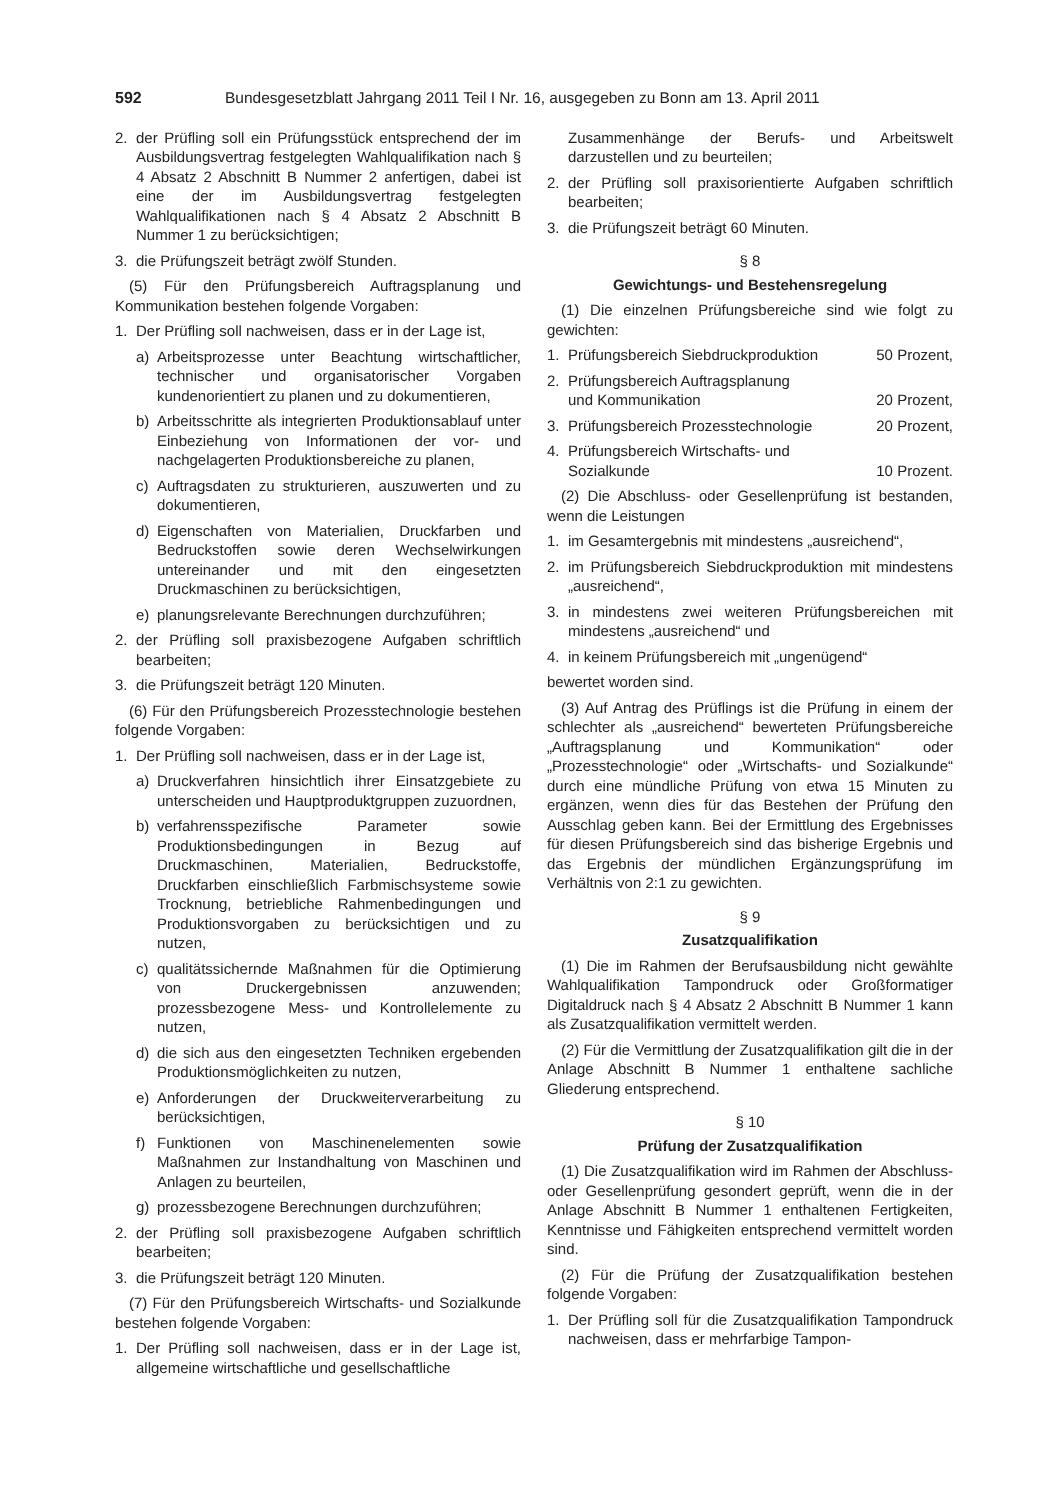592 Bundesgesetzblatt Jahrgang 2011 Teil I Nr. 16, ausgegeben zu Bonn am 13. April 2011
2. der Prüfling soll ein Prüfungsstück entsprechend der im Ausbildungsvertrag festgelegten Wahlqualifikation nach § 4 Absatz 2 Abschnitt B Nummer 2 anfertigen, dabei ist eine der im Ausbildungsvertrag festgelegten Wahlqualifikationen nach § 4 Absatz 2 Abschnitt B Nummer 1 zu berücksichtigen;
3. die Prüfungszeit beträgt zwölf Stunden.
(5) Für den Prüfungsbereich Auftragsplanung und Kommunikation bestehen folgende Vorgaben:
1. Der Prüfling soll nachweisen, dass er in der Lage ist,
a) Arbeitsprozesse unter Beachtung wirtschaftlicher, technischer und organisatorischer Vorgaben kundenorientiert zu planen und zu dokumentieren,
b) Arbeitsschritte als integrierten Produktionsablauf unter Einbeziehung von Informationen der vor- und nachgelagerten Produktionsbereiche zu planen,
c) Auftragsdaten zu strukturieren, auszuwerten und zu dokumentieren,
d) Eigenschaften von Materialien, Druckfarben und Bedruckstoffen sowie deren Wechselwirkungen untereinander und mit den eingesetzten Druckmaschinen zu berücksichtigen,
e) planungsrelevante Berechnungen durchzuführen;
2. der Prüfling soll praxisbezogene Aufgaben schriftlich bearbeiten;
3. die Prüfungszeit beträgt 120 Minuten.
(6) Für den Prüfungsbereich Prozesstechnologie bestehen folgende Vorgaben:
1. Der Prüfling soll nachweisen, dass er in der Lage ist,
a) Druckverfahren hinsichtlich ihrer Einsatzgebiete zu unterscheiden und Hauptproduktgruppen zuzuordnen,
b) verfahrensspezifische Parameter sowie Produktionsbedingungen in Bezug auf Druckmaschinen, Materialien, Bedruckstoffe, Druckfarben einschließlich Farbmischsysteme sowie Trocknung, betriebliche Rahmenbedingungen und Produktionsvorgaben zu berücksichtigen und zu nutzen,
c) qualitätssichernde Maßnahmen für die Optimierung von Druckergebnissen anzuwenden; prozessbezogene Mess- und Kontrollelemente zu nutzen,
d) die sich aus den eingesetzten Techniken ergebenden Produktionsmöglichkeiten zu nutzen,
e) Anforderungen der Druckweiterverarbeitung zu berücksichtigen,
f) Funktionen von Maschinenelementen sowie Maßnahmen zur Instandhaltung von Maschinen und Anlagen zu beurteilen,
g) prozessbezogene Berechnungen durchzuführen;
2. der Prüfling soll praxisbezogene Aufgaben schriftlich bearbeiten;
3. die Prüfungszeit beträgt 120 Minuten.
(7) Für den Prüfungsbereich Wirtschafts- und Sozialkunde bestehen folgende Vorgaben:
1. Der Prüfling soll nachweisen, dass er in der Lage ist, allgemeine wirtschaftliche und gesellschaftliche
Zusammenhänge der Berufs- und Arbeitswelt darzustellen und zu beurteilen;
2. der Prüfling soll praxisorientierte Aufgaben schriftlich bearbeiten;
3. die Prüfungszeit beträgt 60 Minuten.
§ 8
Gewichtungs- und Bestehensregelung
(1) Die einzelnen Prüfungsbereiche sind wie folgt zu gewichten:
1. Prüfungsbereich Siebdruckproduktion 50 Prozent,
2. Prüfungsbereich Auftragsplanung
und Kommunikation 20 Prozent,
3. Prüfungsbereich Prozesstechnologie 20 Prozent,
4. Prüfungsbereich Wirtschafts- und
Sozialkunde 10 Prozent.
(2) Die Abschluss- oder Gesellenprüfung ist bestanden, wenn die Leistungen
1. im Gesamtergebnis mit mindestens „ausreichend“,
2. im Prüfungsbereich Siebdruckproduktion mit mindestens „ausreichend“,
3. in mindestens zwei weiteren Prüfungsbereichen mit mindestens „ausreichend“ und
4. in keinem Prüfungsbereich mit „ungenügend“
bewertet worden sind.
(3) Auf Antrag des Prüflings ist die Prüfung in einem der schlechter als „ausreichend“ bewerteten Prüfungsbereiche „Auftragsplanung und Kommunikation“ oder „Prozesstechnologie“ oder „Wirtschafts- und Sozialkunde“ durch eine mündliche Prüfung von etwa 15 Minuten zu ergänzen, wenn dies für das Bestehen der Prüfung den Ausschlag geben kann. Bei der Ermittlung des Ergebnisses für diesen Prüfungsbereich sind das bisherige Ergebnis und das Ergebnis der mündlichen Ergänzungsprüfung im Verhältnis von 2:1 zu gewichten.
§ 9
Zusatzqualifikation
(1) Die im Rahmen der Berufsausbildung nicht gewählte Wahlqualifikation Tampondruck oder Großformatiger Digitaldruck nach § 4 Absatz 2 Abschnitt B Nummer 1 kann als Zusatzqualifikation vermittelt werden.
(2) Für die Vermittlung der Zusatzqualifikation gilt die in der Anlage Abschnitt B Nummer 1 enthaltene sachliche Gliederung entsprechend.
§ 10
Prüfung der Zusatzqualifikation
(1) Die Zusatzqualifikation wird im Rahmen der Abschluss- oder Gesellenprüfung gesondert geprüft, wenn die in der Anlage Abschnitt B Nummer 1 enthaltenen Fertigkeiten, Kenntnisse und Fähigkeiten entsprechend vermittelt worden sind.
(2) Für die Prüfung der Zusatzqualifikation bestehen folgende Vorgaben:
1. Der Prüfling soll für die Zusatzqualifikation Tampondruck nachweisen, dass er mehrfarbige Tampon-